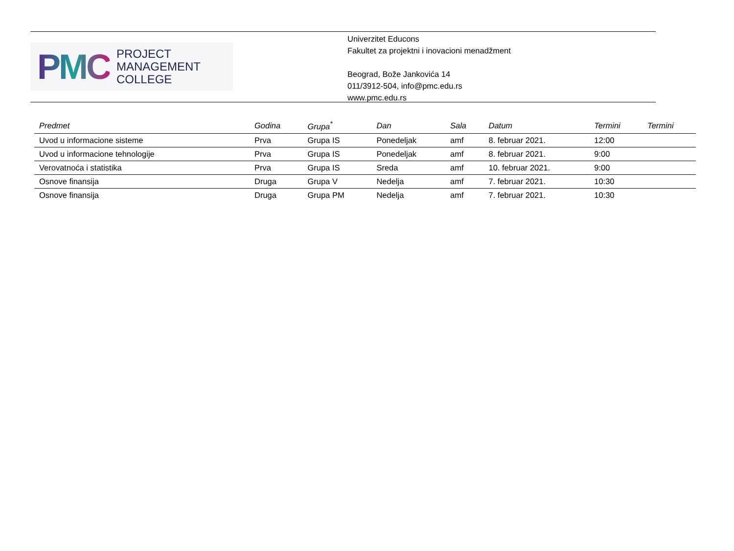PMC
PROJECT
MANAGEMENT
COLLEGE
Univerzitet Educons
Fakultet za projektni i inovacioni menadžment
Beograd, Bože Jankovića 14
011/3912-504, info@pmc.edu.rs
www.pmc.edu.rs
| Predmet | Godina | Grupa<sup>*</sup> | Dan | Sala | Datum | Termini | Termini |
| --- | --- | --- | --- | --- | --- | --- | --- |
| Uvod u informacione sisteme | Prva | Grupa IS | Ponedeljak | amf | 8. februar 2021. | 12:00 | |
| Uvod u informacione tehnologije | Prva | Grupa IS | Ponedeljak | amf | 8. februar 2021. | 9:00 | |
| Verovatnoća i statistika | Prva | Grupa IS | Sreda | amf | 10. februar 2021. | 9:00 | |
| Osnove finansija | Druga | Grupa V | Nedelja | amf | 7. februar 2021. | 10:30 | |
| Osnove finansija | Druga | Grupa PM | Nedelja | amf | 7. februar 2021. | 10:30 | |